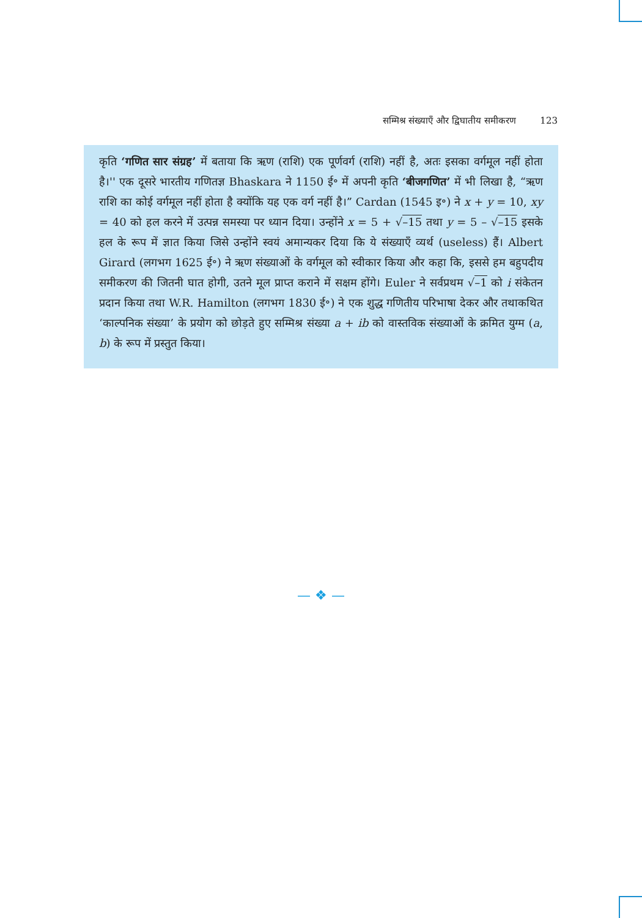सम्मिश्र संख्याएँ और द्विघातीय समीकरण 123
कृति ‘गणित सार संग्रह’ में बताया कि ऋण (राशि) एक पूर्णवर्ग (राशि) नहीं है, अतः इसका वर्गमूल नहीं होता है।'' एक दूसरे भारतीय गणितज्ञ Bhaskara ने 1150 ई॰ में अपनी कृति ‘बीजगणित’ में भी लिखा है, “ऋण राशि का कोई वर्गमूल नहीं होता है क्योंकि यह एक वर्ग नहीं है।” Cardan (1545 इ॰) ने x + y = 10, xy = 40 को हल करने में उत्पन्न समस्या पर ध्यान दिया। उन्होंने x = 5 + √–15 तथा y = 5 – √–15 इसके हल के रूप में ज्ञात किया जिसे उन्होंने स्वयं अमान्यकर दिया कि ये संख्याएँ व्यर्थ (useless) हैं। Albert Girard (लगभग 1625 ई॰) ने ऋण संख्याओं के वर्गमूल को स्वीकार किया और कहा कि, इससे हम बहुपदीय समीकरण की जितनी घात होगी, उतने मूल प्राप्त कराने में सक्षम होंगे। Euler ने सर्वप्रथम √–1 को i संकेतन प्रदान किया तथा W.R. Hamilton (लगभग 1830 ई॰) ने एक शुद्ध गणितीय परिभाषा देकर और तथाकथित ‘काल्पनिक संख्या’ के प्रयोग को छोड़ते हुए सम्मिश्र संख्या a + ib को वास्तविक संख्याओं के क्रमित युग्म (a, b) के रूप में प्रस्तुत किया।
— ❖ —